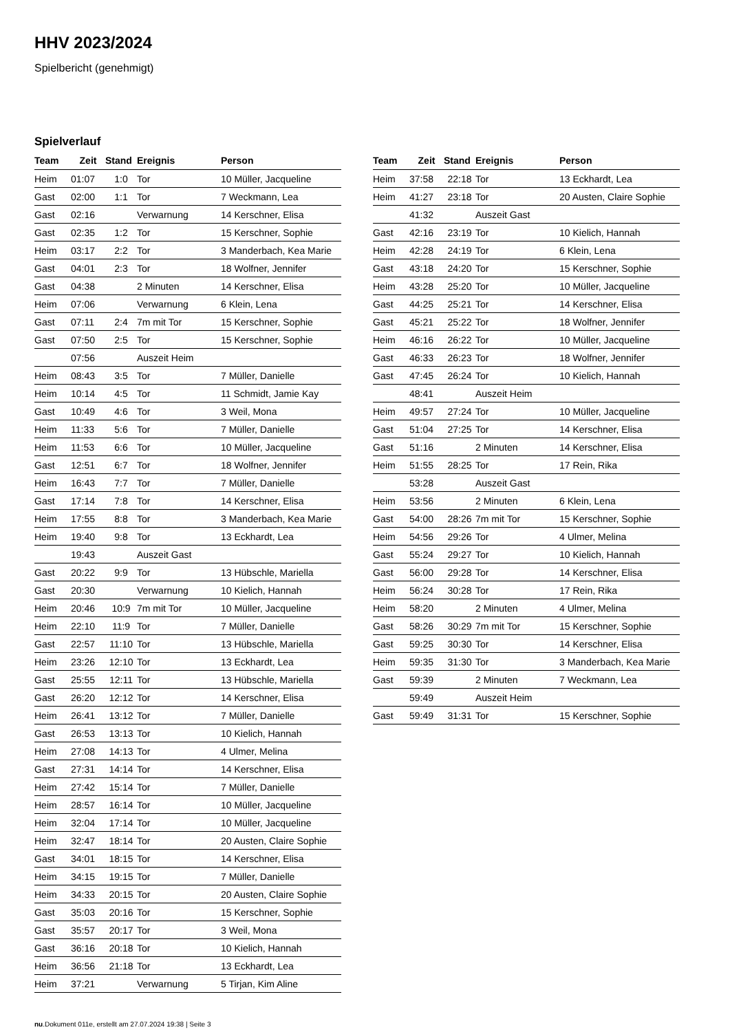HHV 2023/2024
Spielbericht (genehmigt)
Spielverlauf
| Team | Zeit | Stand | Ereignis | Person |
| --- | --- | --- | --- | --- |
| Heim | 01:07 | 1:0 | Tor | 10 Müller, Jacqueline |
| Gast | 02:00 | 1:1 | Tor | 7 Weckmann, Lea |
| Gast | 02:16 | | Verwarnung | 14 Kerschner, Elisa |
| Gast | 02:35 | 1:2 | Tor | 15 Kerschner, Sophie |
| Heim | 03:17 | 2:2 | Tor | 3 Manderbach, Kea Marie |
| Gast | 04:01 | 2:3 | Tor | 18 Wolfner, Jennifer |
| Gast | 04:38 | | 2 Minuten | 14 Kerschner, Elisa |
| Heim | 07:06 | | Verwarnung | 6 Klein, Lena |
| Gast | 07:11 | 2:4 | 7m mit Tor | 15 Kerschner, Sophie |
| Gast | 07:50 | 2:5 | Tor | 15 Kerschner, Sophie |
| | 07:56 | | Auszeit Heim | |
| Heim | 08:43 | 3:5 | Tor | 7 Müller, Danielle |
| Heim | 10:14 | 4:5 | Tor | 11 Schmidt, Jamie Kay |
| Gast | 10:49 | 4:6 | Tor | 3 Weil, Mona |
| Heim | 11:33 | 5:6 | Tor | 7 Müller, Danielle |
| Heim | 11:53 | 6:6 | Tor | 10 Müller, Jacqueline |
| Gast | 12:51 | 6:7 | Tor | 18 Wolfner, Jennifer |
| Heim | 16:43 | 7:7 | Tor | 7 Müller, Danielle |
| Gast | 17:14 | 7:8 | Tor | 14 Kerschner, Elisa |
| Heim | 17:55 | 8:8 | Tor | 3 Manderbach, Kea Marie |
| Heim | 19:40 | 9:8 | Tor | 13 Eckhardt, Lea |
| | 19:43 | | Auszeit Gast | |
| Gast | 20:22 | 9:9 | Tor | 13 Hübschle, Mariella |
| Gast | 20:30 | | Verwarnung | 10 Kielich, Hannah |
| Heim | 20:46 | 10:9 | 7m mit Tor | 10 Müller, Jacqueline |
| Heim | 22:10 | 11:9 | Tor | 7 Müller, Danielle |
| Gast | 22:57 | 11:10 | Tor | 13 Hübschle, Mariella |
| Heim | 23:26 | 12:10 | Tor | 13 Eckhardt, Lea |
| Gast | 25:55 | 12:11 | Tor | 13 Hübschle, Mariella |
| Gast | 26:20 | 12:12 | Tor | 14 Kerschner, Elisa |
| Heim | 26:41 | 13:12 | Tor | 7 Müller, Danielle |
| Gast | 26:53 | 13:13 | Tor | 10 Kielich, Hannah |
| Heim | 27:08 | 14:13 | Tor | 4 Ulmer, Melina |
| Gast | 27:31 | 14:14 | Tor | 14 Kerschner, Elisa |
| Heim | 27:42 | 15:14 | Tor | 7 Müller, Danielle |
| Heim | 28:57 | 16:14 | Tor | 10 Müller, Jacqueline |
| Heim | 32:04 | 17:14 | Tor | 10 Müller, Jacqueline |
| Heim | 32:47 | 18:14 | Tor | 20 Austen, Claire Sophie |
| Gast | 34:01 | 18:15 | Tor | 14 Kerschner, Elisa |
| Heim | 34:15 | 19:15 | Tor | 7 Müller, Danielle |
| Heim | 34:33 | 20:15 | Tor | 20 Austen, Claire Sophie |
| Gast | 35:03 | 20:16 | Tor | 15 Kerschner, Sophie |
| Gast | 35:57 | 20:17 | Tor | 3 Weil, Mona |
| Gast | 36:16 | 20:18 | Tor | 10 Kielich, Hannah |
| Heim | 36:56 | 21:18 | Tor | 13 Eckhardt, Lea |
| Heim | 37:21 | | Verwarnung | 5 Tirjan, Kim Aline |
| Team | Zeit | Stand | Ereignis | Person |
| --- | --- | --- | --- | --- |
| Heim | 37:58 | 22:18 | Tor | 13 Eckhardt, Lea |
| Heim | 41:27 | 23:18 | Tor | 20 Austen, Claire Sophie |
| | 41:32 | | Auszeit Gast | |
| Gast | 42:16 | 23:19 | Tor | 10 Kielich, Hannah |
| Heim | 42:28 | 24:19 | Tor | 6 Klein, Lena |
| Gast | 43:18 | 24:20 | Tor | 15 Kerschner, Sophie |
| Heim | 43:28 | 25:20 | Tor | 10 Müller, Jacqueline |
| Gast | 44:25 | 25:21 | Tor | 14 Kerschner, Elisa |
| Gast | 45:21 | 25:22 | Tor | 18 Wolfner, Jennifer |
| Heim | 46:16 | 26:22 | Tor | 10 Müller, Jacqueline |
| Gast | 46:33 | 26:23 | Tor | 18 Wolfner, Jennifer |
| Gast | 47:45 | 26:24 | Tor | 10 Kielich, Hannah |
| | 48:41 | | Auszeit Heim | |
| Heim | 49:57 | 27:24 | Tor | 10 Müller, Jacqueline |
| Gast | 51:04 | 27:25 | Tor | 14 Kerschner, Elisa |
| Gast | 51:16 | | 2 Minuten | 14 Kerschner, Elisa |
| Heim | 51:55 | 28:25 | Tor | 17 Rein, Rika |
| | 53:28 | | Auszeit Gast | |
| Heim | 53:56 | | 2 Minuten | 6 Klein, Lena |
| Gast | 54:00 | 28:26 | 7m mit Tor | 15 Kerschner, Sophie |
| Heim | 54:56 | 29:26 | Tor | 4 Ulmer, Melina |
| Gast | 55:24 | 29:27 | Tor | 10 Kielich, Hannah |
| Gast | 56:00 | 29:28 | Tor | 14 Kerschner, Elisa |
| Heim | 56:24 | 30:28 | Tor | 17 Rein, Rika |
| Heim | 58:20 | | 2 Minuten | 4 Ulmer, Melina |
| Gast | 58:26 | 30:29 | 7m mit Tor | 15 Kerschner, Sophie |
| Gast | 59:25 | 30:30 | Tor | 14 Kerschner, Elisa |
| Heim | 59:35 | 31:30 | Tor | 3 Manderbach, Kea Marie |
| Gast | 59:39 | | 2 Minuten | 7 Weckmann, Lea |
| | 59:49 | | Auszeit Heim | |
| Gast | 59:49 | 31:31 | Tor | 15 Kerschner, Sophie |
nu.Dokument 011e, erstellt am 27.07.2024 19:38 | Seite 3